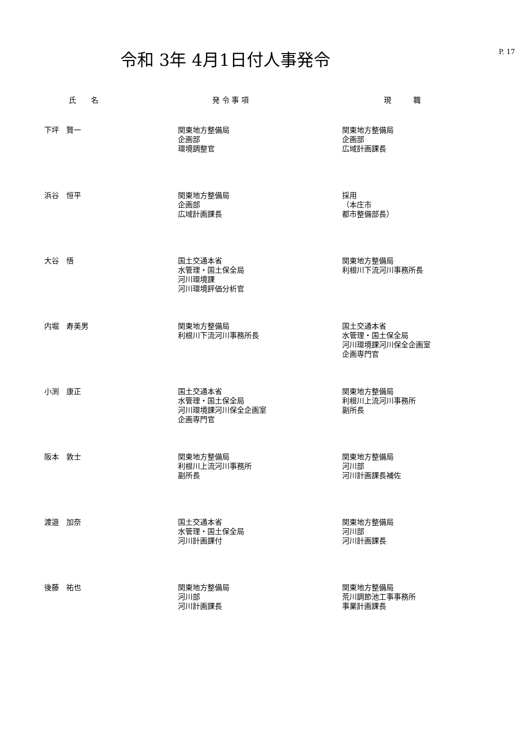令和 3年 4月1日付人事発令
P. 17
| 氏 名 | 発 令 事 項 | 現 職 |
| --- | --- | --- |
| 下坪 賢一 | 関東地方整備局 企画部 環境調整官 | 関東地方整備局 企画部 広域計画課長 |
| 浜谷 恒平 | 関東地方整備局 企画部 広域計画課長 | 採用 （本庄市 都市整備部長） |
| 大谷 悟 | 国土交通本省 水管理・国土保全局 河川環境課 河川環境評価分析官 | 関東地方整備局 利根川下流河川事務所長 |
| 内堀 寿美男 | 関東地方整備局 利根川下流河川事務所長 | 国土交通本省 水管理・国土保全局 河川環境課河川保全企画室 企画専門官 |
| 小渕 康正 | 国土交通本省 水管理・国土保全局 河川環境課河川保全企画室 企画専門官 | 関東地方整備局 利根川上流河川事務所 副所長 |
| 阪本 敦士 | 関東地方整備局 利根川上流河川事務所 副所長 | 関東地方整備局 河川部 河川計画課長補佐 |
| 渡邉 加奈 | 国土交通本省 水管理・国土保全局 河川計画課付 | 関東地方整備局 河川部 河川計画課長 |
| 後藤 祐也 | 関東地方整備局 河川部 河川計画課長 | 関東地方整備局 荒川調節池工事事務所 事業計画課長 |